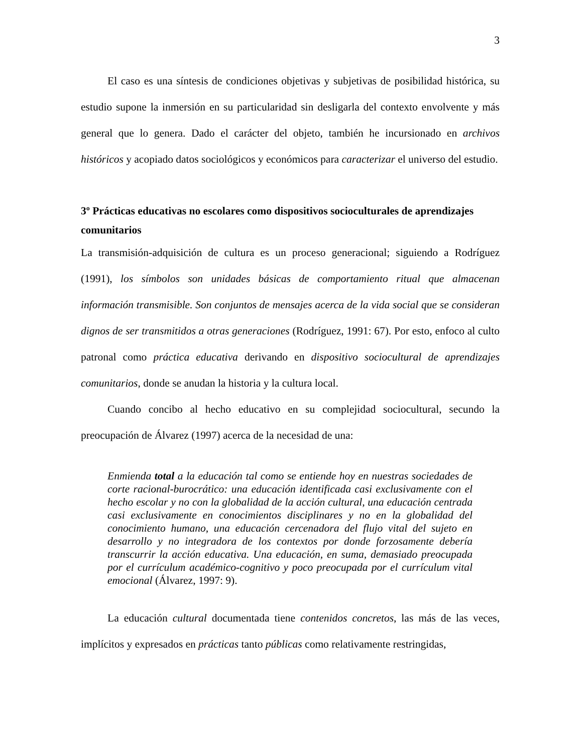3
El caso es una síntesis de condiciones objetivas y subjetivas de posibilidad histórica, su estudio supone la inmersión en su particularidad sin desligarla del contexto envolvente y más general que lo genera. Dado el carácter del objeto, también he incursionado en archivos históricos y acopiado datos sociológicos y económicos para caracterizar el universo del estudio.
3º Prácticas educativas no escolares como dispositivos socioculturales de aprendizajes comunitarios
La transmisión-adquisición de cultura es un proceso generacional; siguiendo a Rodríguez (1991), los símbolos son unidades básicas de comportamiento ritual que almacenan información transmisible. Son conjuntos de mensajes acerca de la vida social que se consideran dignos de ser transmitidos a otras generaciones (Rodríguez, 1991: 67). Por esto, enfoco al culto patronal como práctica educativa derivando en dispositivo sociocultural de aprendizajes comunitarios, donde se anudan la historia y la cultura local.
Cuando concibo al hecho educativo en su complejidad sociocultural, secundo la preocupación de Álvarez (1997) acerca de la necesidad de una:
Enmienda total a la educación tal como se entiende hoy en nuestras sociedades de corte racional-burocrático: una educación identificada casi exclusivamente con el hecho escolar y no con la globalidad de la acción cultural, una educación centrada casi exclusivamente en conocimientos disciplinares y no en la globalidad del conocimiento humano, una educación cercenadora del flujo vital del sujeto en desarrollo y no integradora de los contextos por donde forzosamente debería transcurrir la acción educativa. Una educación, en suma, demasiado preocupada por el currículum académico-cognitivo y poco preocupada por el currículum vital emocional (Álvarez, 1997: 9).
La educación cultural documentada tiene contenidos concretos, las más de las veces, implícitos y expresados en prácticas tanto públicas como relativamente restringidas,